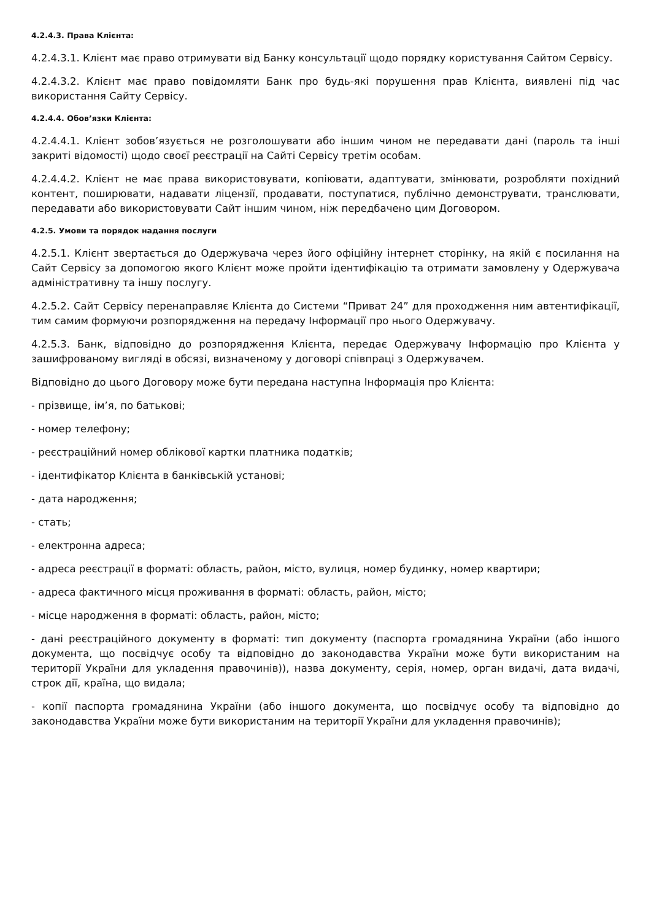4.2.4.3. Права Клієнта:
4.2.4.3.1. Клієнт має право отримувати від Банку консультації щодо порядку користування Сайтом Сервісу.
4.2.4.3.2. Клієнт має право повідомляти Банк про будь-які порушення прав Клієнта, виявлені під час використання Сайту Сервісу.
4.2.4.4. Обов’язки Клієнта:
4.2.4.4.1. Клієнт зобов’язується не розголошувати або іншим чином не передавати дані (пароль та інші закриті відомості) щодо своєї реєстрації на Сайті Сервісу третім особам.
4.2.4.4.2. Клієнт не має права використовувати, копіювати, адаптувати, змінювати, розробляти похідний контент, поширювати, надавати ліцензії, продавати, поступатися, публічно демонструвати, транслювати, передавати або використовувати Сайт іншим чином, ніж передбачено цим Договором.
4.2.5. Умови та порядок надання послуги
4.2.5.1. Клієнт звертається до Одержувача через його офіційну інтернет сторінку, на якій є посилання на Сайт Сервісу за допомогою якого Клієнт може пройти ідентифікацію та отримати замовлену у Одержувача адміністративну та іншу послугу.
4.2.5.2. Сайт Сервісу перенаправляє Клієнта до Системи “Приват 24” для проходження ним автентифікації, тим самим формуючи розпорядження на передачу Інформації про нього Одержувачу.
4.2.5.3. Банк, відповідно до розпорядження Клієнта, передає Одержувачу Інформацію про Клієнта у зашифрованому вигляді в обсязі, визначеному у договорі співпраці з Одержувачем.
Відповідно до цього Договору може бути передана наступна Інформація про Клієнта:
- прізвище, ім’я, по батькові;
- номер телефону;
- реєстраційний номер облікової картки платника податків;
- ідентифікатор Клієнта в банківській установі;
- дата народження;
- стать;
- електронна адреса;
- адреса реєстрації в форматі: область, район, місто, вулиця, номер будинку, номер квартири;
- адреса фактичного місця проживання в форматі: область, район, місто;
- місце народження в форматі: область, район, місто;
- дані реєстраційного документу в форматі: тип документу (паспорта громадянина України (або іншого документа, що посвідчує особу та відповідно до законодавства України може бути використаним на території України для укладення правочинів)), назва документу, серія, номер, орган видачі, дата видачі, строк дії, країна, що видала;
- копії паспорта громадянина України (або іншого документа, що посвідчує особу та відповідно до законодавства України може бути використаним на території України для укладення правочинів);